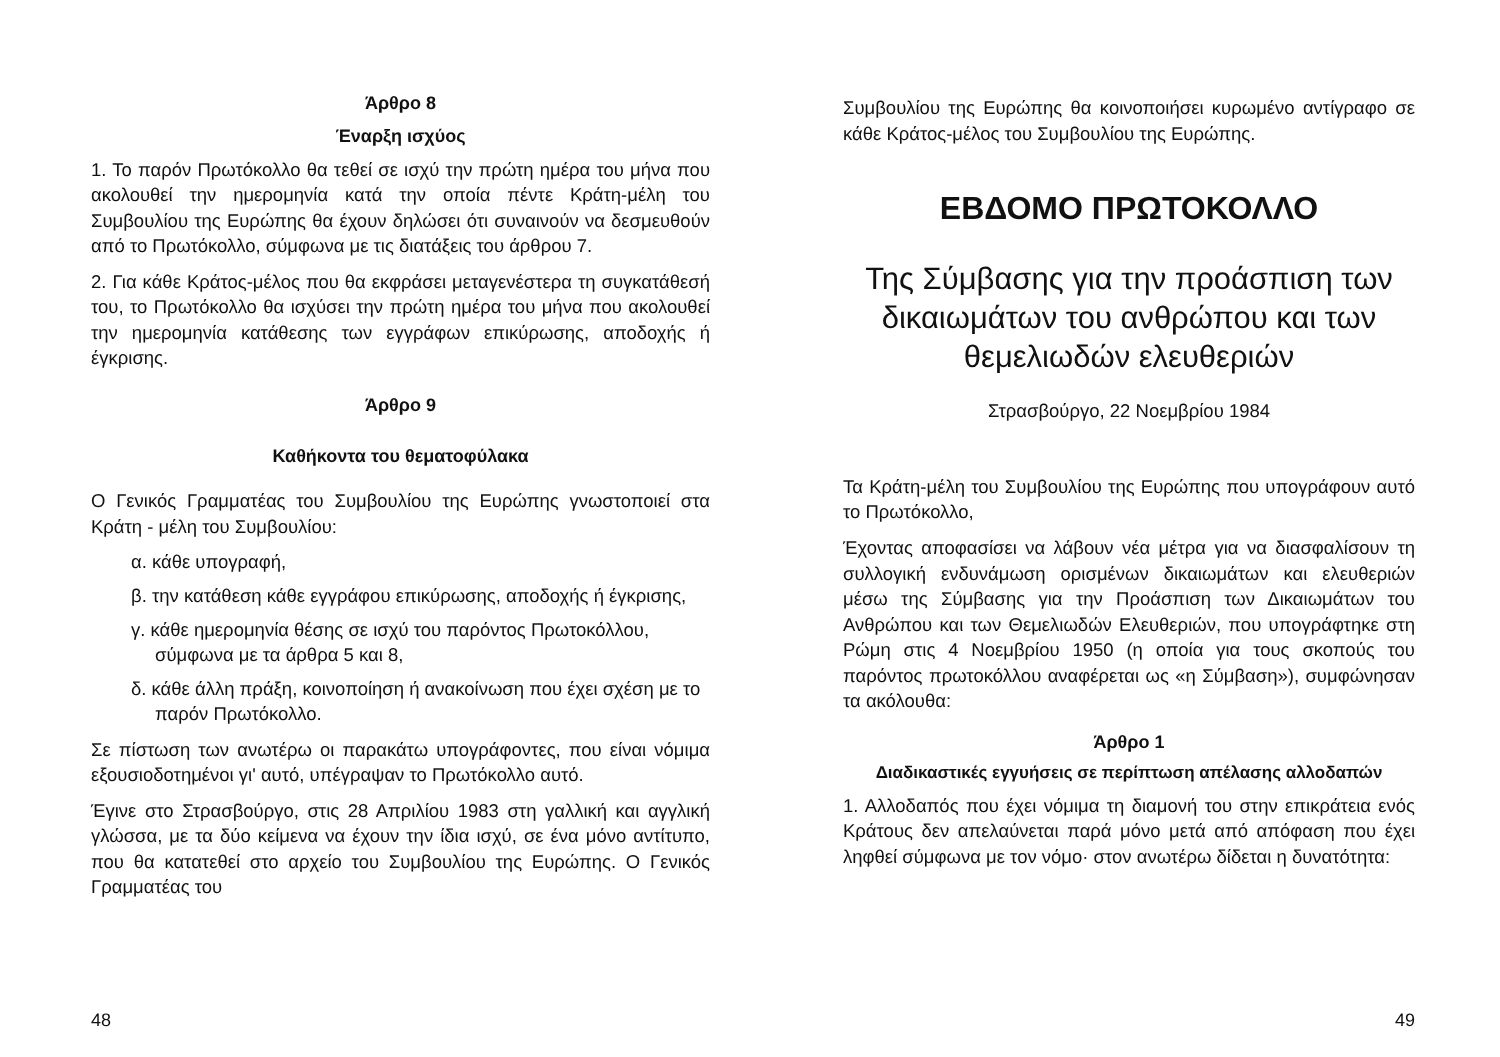Άρθρο 8
Έναρξη ισχύος
1. Το παρόν Πρωτόκολλο θα τεθεί σε ισχύ την πρώτη ημέρα του μήνα που ακολουθεί την ημερομηνία κατά την οποία πέντε Κράτη-μέλη του Συμβουλίου της Ευρώπης θα έχουν δηλώσει ότι συναινούν να δεσμευθούν από το Πρωτόκολλο, σύμφωνα με τις διατάξεις του άρθρου 7.
2. Για κάθε Κράτος-μέλος που θα εκφράσει μεταγενέστερα τη συγκατάθεσή του, το Πρωτόκολλο θα ισχύσει την πρώτη ημέρα του μήνα που ακολουθεί την ημερομηνία κατάθεσης των εγγράφων επικύρωσης, αποδοχής ή έγκρισης.
Άρθρο 9
Καθήκοντα του θεματοφύλακα
Ο Γενικός Γραμματέας του Συμβουλίου της Ευρώπης γνωστοποιεί στα Κράτη - μέλη του Συμβουλίου:
α. κάθε υπογραφή,
β. την κατάθεση κάθε εγγράφου επικύρωσης, αποδοχής ή έγκρισης,
γ. κάθε ημερομηνία θέσης σε ισχύ του παρόντος Πρωτοκόλλου, σύμφωνα με τα άρθρα 5 και 8,
δ. κάθε άλλη πράξη, κοινοποίηση ή ανακοίνωση που έχει σχέση με το παρόν Πρωτόκολλο.
Σε πίστωση των ανωτέρω οι παρακάτω υπογράφοντες, που είναι νόμιμα εξουσιοδοτημένοι γι' αυτό, υπέγραψαν το Πρωτόκολλο αυτό.
Έγινε στο Στρασβούργο, στις 28 Απριλίου 1983 στη γαλλική και αγγλική γλώσσα, με τα δύο κείμενα να έχουν την ίδια ισχύ, σε ένα μόνο αντίτυπο, που θα κατατεθεί στο αρχείο του Συμβουλίου της Ευρώπης. Ο Γενικός Γραμματέας του
48
Συμβουλίου της Ευρώπης θα κοινοποιήσει κυρωμένο αντίγραφο σε κάθε Κράτος-μέλος του Συμβουλίου της Ευρώπης.
ΕΒΔΟΜΟ ΠΡΩΤΟΚΟΛΛΟ
Της Σύμβασης για την προάσπιση των δικαιωμάτων του ανθρώπου και των θεμελιωδών ελευθεριών
Στρασβούργο, 22 Νοεμβρίου 1984
Τα Κράτη-μέλη του Συμβουλίου της Ευρώπης που υπογράφουν αυτό το Πρωτόκολλο,
Έχοντας αποφασίσει να λάβουν νέα μέτρα για να διασφαλίσουν τη συλλογική ενδυνάμωση ορισμένων δικαιωμάτων και ελευθεριών μέσω της Σύμβασης για την Προάσπιση των Δικαιωμάτων του Ανθρώπου και των Θεμελιωδών Ελευθεριών, που υπογράφτηκε στη Ρώμη στις 4 Νοεμβρίου 1950 (η οποία για τους σκοπούς του παρόντος πρωτοκόλλου αναφέρεται ως «η Σύμβαση»), συμφώνησαν τα ακόλουθα:
Άρθρο 1
Διαδικαστικές εγγυήσεις σε περίπτωση απέλασης αλλοδαπών
1. Αλλοδαπός που έχει νόμιμα τη διαμονή του στην επικράτεια ενός Κράτους δεν απελαύνεται παρά μόνο μετά από απόφαση που έχει ληφθεί σύμφωνα με τον νόμο· στον ανωτέρω δίδεται η δυνατότητα:
49